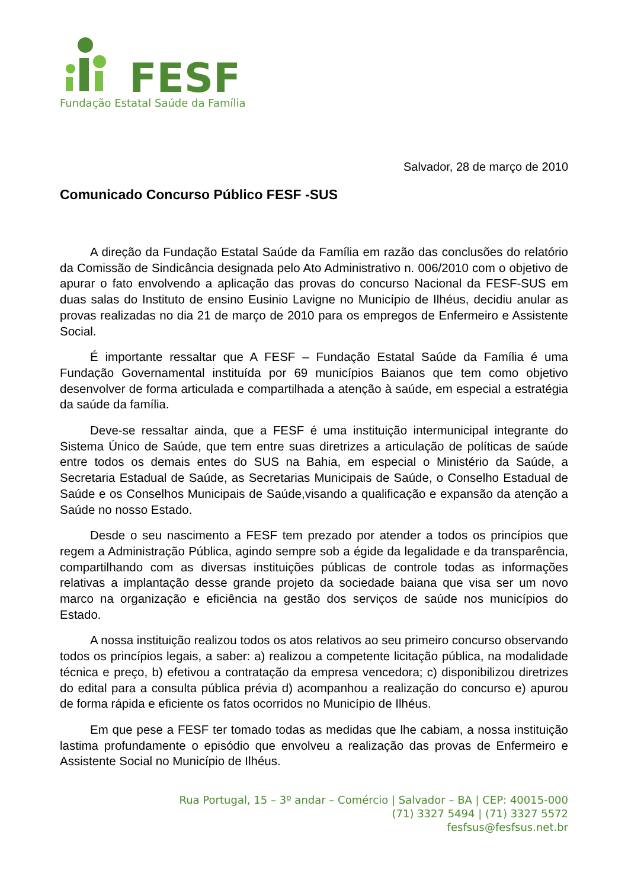FESF
Fundação Estatal Saúde da Família
Salvador, 28 de março de 2010
Comunicado Concurso Público FESF -SUS
A direção da Fundação Estatal Saúde da Família em razão das conclusões do relatório da Comissão de Sindicância designada pelo Ato Administrativo n. 006/2010 com o objetivo de apurar o fato envolvendo a aplicação das provas do concurso Nacional da FESF-SUS em duas salas do Instituto de ensino Eusinio Lavigne no Município de Ilhéus, decidiu anular as provas realizadas no dia 21 de março de 2010 para os empregos de Enfermeiro e Assistente Social.
É importante ressaltar que A FESF – Fundação Estatal Saúde da Família é uma Fundação Governamental instituída por 69 municípios Baianos que tem como objetivo desenvolver de forma articulada e compartilhada a atenção à saúde, em especial a estratégia da saúde da família.
Deve-se ressaltar ainda, que a FESF é uma instituição intermunicipal integrante do Sistema Único de Saúde, que tem entre suas diretrizes a articulação de políticas de saúde entre todos os demais entes do SUS na Bahia, em especial o Ministério da Saúde, a Secretaria Estadual de Saúde, as Secretarias Municipais de Saúde, o Conselho Estadual de Saúde e os Conselhos Municipais de Saúde,visando a qualificação e expansão da atenção a Saúde no nosso Estado.
Desde o seu nascimento a FESF tem prezado por atender a todos os princípios que regem a Administração Pública, agindo sempre sob a égide da legalidade e da transparência, compartilhando com as diversas instituições públicas de controle todas as informações relativas a implantação desse grande projeto da sociedade baiana que visa ser um novo marco na organização e eficiência na gestão dos serviços de saúde nos municípios do Estado.
A nossa instituição realizou todos os atos relativos ao seu primeiro concurso observando todos os princípios legais, a saber: a) realizou a competente licitação pública, na modalidade técnica e preço, b) efetivou a contratação da empresa vencedora; c) disponibilizou diretrizes do edital para a consulta pública prévia d) acompanhou a realização do concurso e) apurou de forma rápida e eficiente os fatos ocorridos no Município de Ilhéus.
Em que pese a FESF ter tomado todas as medidas que lhe cabiam, a nossa instituição lastima profundamente o episódio que envolveu a realização das provas de Enfermeiro e Assistente Social no Município de Ilhéus.
Rua Portugal, 15 – 3º andar – Comércio | Salvador – BA | CEP: 40015-000
(71) 3327 5494 | (71) 3327 5572
fesfsus@fesfsus.net.br